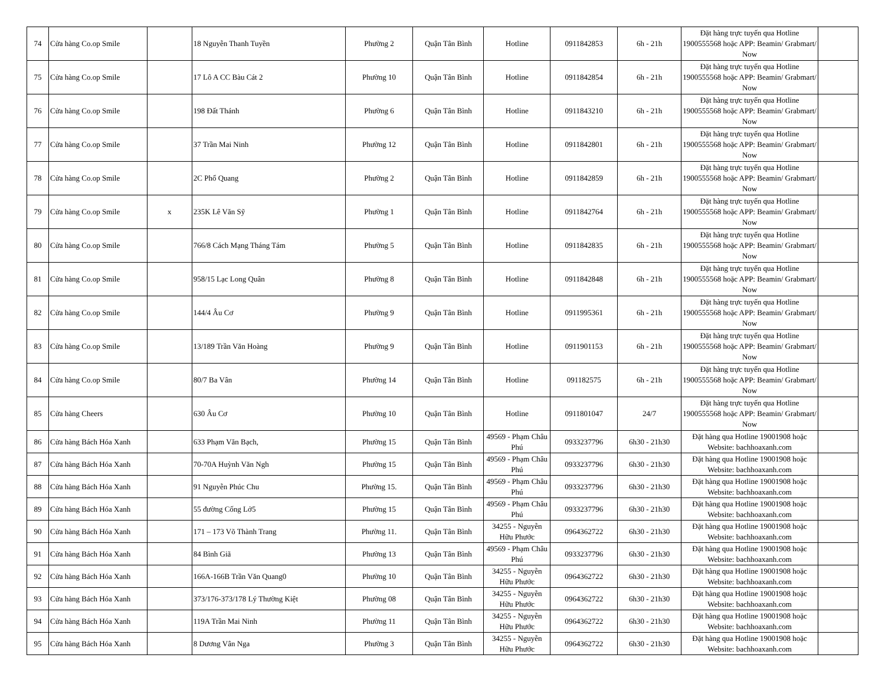| 74 | Cửa hàng Co.op Smile | | 18 Nguyễn Thanh Tuyền | Phường 2 | Quận Tân Bình | Hotline | 0911842853 | 6h - 21h | Đặt hàng trực tuyến qua Hotline 1900555568 hoặc APP: Beamin/ Grabmart/ Now | |
| 75 | Cửa hàng Co.op Smile | | 17 Lô A CC Bàu Cát 2 | Phường 10 | Quận Tân Bình | Hotline | 0911842854 | 6h - 21h | Đặt hàng trực tuyến qua Hotline 1900555568 hoặc APP: Beamin/ Grabmart/ Now | |
| 76 | Cửa hàng Co.op Smile | | 198 Đất Thánh | Phường 6 | Quận Tân Bình | Hotline | 0911843210 | 6h - 21h | Đặt hàng trực tuyến qua Hotline 1900555568 hoặc APP: Beamin/ Grabmart/ Now | |
| 77 | Cửa hàng Co.op Smile | | 37 Trần Mai Ninh | Phường 12 | Quận Tân Bình | Hotline | 0911842801 | 6h - 21h | Đặt hàng trực tuyến qua Hotline 1900555568 hoặc APP: Beamin/ Grabmart/ Now | |
| 78 | Cửa hàng Co.op Smile | | 2C Phổ Quang | Phường 2 | Quận Tân Bình | Hotline | 0911842859 | 6h - 21h | Đặt hàng trực tuyến qua Hotline 1900555568 hoặc APP: Beamin/ Grabmart/ Now | |
| 79 | Cửa hàng Co.op Smile | x | 235K Lê Văn Sỹ | Phường 1 | Quận Tân Bình | Hotline | 0911842764 | 6h - 21h | Đặt hàng trực tuyến qua Hotline 1900555568 hoặc APP: Beamin/ Grabmart/ Now | |
| 80 | Cửa hàng Co.op Smile | | 766/8 Cách Mạng Tháng Tám | Phường 5 | Quận Tân Bình | Hotline | 0911842835 | 6h - 21h | Đặt hàng trực tuyến qua Hotline 1900555568 hoặc APP: Beamin/ Grabmart/ Now | |
| 81 | Cửa hàng Co.op Smile | | 958/15 Lạc Long Quân | Phường 8 | Quận Tân Bình | Hotline | 0911842848 | 6h - 21h | Đặt hàng trực tuyến qua Hotline 1900555568 hoặc APP: Beamin/ Grabmart/ Now | |
| 82 | Cửa hàng Co.op Smile | | 144/4 Âu Cơ | Phường 9 | Quận Tân Bình | Hotline | 0911995361 | 6h - 21h | Đặt hàng trực tuyến qua Hotline 1900555568 hoặc APP: Beamin/ Grabmart/ Now | |
| 83 | Cửa hàng Co.op Smile | | 13/189 Trần Văn Hoàng | Phường 9 | Quận Tân Bình | Hotline | 0911901153 | 6h - 21h | Đặt hàng trực tuyến qua Hotline 1900555568 hoặc APP: Beamin/ Grabmart/ Now | |
| 84 | Cửa hàng Co.op Smile | | 80/7 Ba Vân | Phường 14 | Quận Tân Bình | Hotline | 091182575 | 6h - 21h | Đặt hàng trực tuyến qua Hotline 1900555568 hoặc APP: Beamin/ Grabmart/ Now | |
| 85 | Cửa hàng Cheers | | 630 Âu Cơ | Phường 10 | Quận Tân Bình | Hotline | 0911801047 | 24/7 | Đặt hàng trực tuyến qua Hotline 1900555568 hoặc APP: Beamin/ Grabmart/ Now | |
| 86 | Cửa hàng Bách Hóa Xanh | | 633 Phạm Văn Bạch, | Phường 15 | Quận Tân Bình | 49569 - Phạm Châu Phú | 0933237796 | 6h30 - 21h30 | Đặt hàng qua Hotline 19001908 hoặc Website: bachhoaxanh.com | |
| 87 | Cửa hàng Bách Hóa Xanh | | 70-70A Huỳnh Văn Ngh | Phường 15 | Quận Tân Bình | 49569 - Phạm Châu Phú | 0933237796 | 6h30 - 21h30 | Đặt hàng qua Hotline 19001908 hoặc Website: bachhoaxanh.com | |
| 88 | Cửa hàng Bách Hóa Xanh | | 91 Nguyễn Phúc Chu | Phường 15. | Quận Tân Bình | 49569 - Phạm Châu Phú | 0933237796 | 6h30 - 21h30 | Đặt hàng qua Hotline 19001908 hoặc Website: bachhoaxanh.com | |
| 89 | Cửa hàng Bách Hóa Xanh | | 55 đường Cống Lở5 | Phường 15 | Quận Tân Bình | 49569 - Phạm Châu Phú | 0933237796 | 6h30 - 21h30 | Đặt hàng qua Hotline 19001908 hoặc Website: bachhoaxanh.com | |
| 90 | Cửa hàng Bách Hóa Xanh | | 171 – 173 Võ Thành Trang | Phường 11. | Quận Tân Bình | 34255 - Nguyễn Hữu Phước | 0964362722 | 6h30 - 21h30 | Đặt hàng qua Hotline 19001908 hoặc Website: bachhoaxanh.com | |
| 91 | Cửa hàng Bách Hóa Xanh | | 84 Bình Giã | Phường 13 | Quận Tân Bình | 49569 - Phạm Châu Phú | 0933237796 | 6h30 - 21h30 | Đặt hàng qua Hotline 19001908 hoặc Website: bachhoaxanh.com | |
| 92 | Cửa hàng Bách Hóa Xanh | | 166A-166B Trần Văn Quang0 | Phường 10 | Quận Tân Bình | 34255 - Nguyễn Hữu Phước | 0964362722 | 6h30 - 21h30 | Đặt hàng qua Hotline 19001908 hoặc Website: bachhoaxanh.com | |
| 93 | Cửa hàng Bách Hóa Xanh | | 373/176-373/178 Lý Thường Kiệt | Phường 08 | Quận Tân Bình | 34255 - Nguyễn Hữu Phước | 0964362722 | 6h30 - 21h30 | Đặt hàng qua Hotline 19001908 hoặc Website: bachhoaxanh.com | |
| 94 | Cửa hàng Bách Hóa Xanh | | 119A Trần Mai Ninh | Phường 11 | Quận Tân Bình | 34255 - Nguyễn Hữu Phước | 0964362722 | 6h30 - 21h30 | Đặt hàng qua Hotline 19001908 hoặc Website: bachhoaxanh.com | |
| 95 | Cửa hàng Bách Hóa Xanh | | 8 Dương Vân Nga | Phường 3 | Quận Tân Bình | 34255 - Nguyễn Hữu Phước | 0964362722 | 6h30 - 21h30 | Đặt hàng qua Hotline 19001908 hoặc Website: bachhoaxanh.com | |